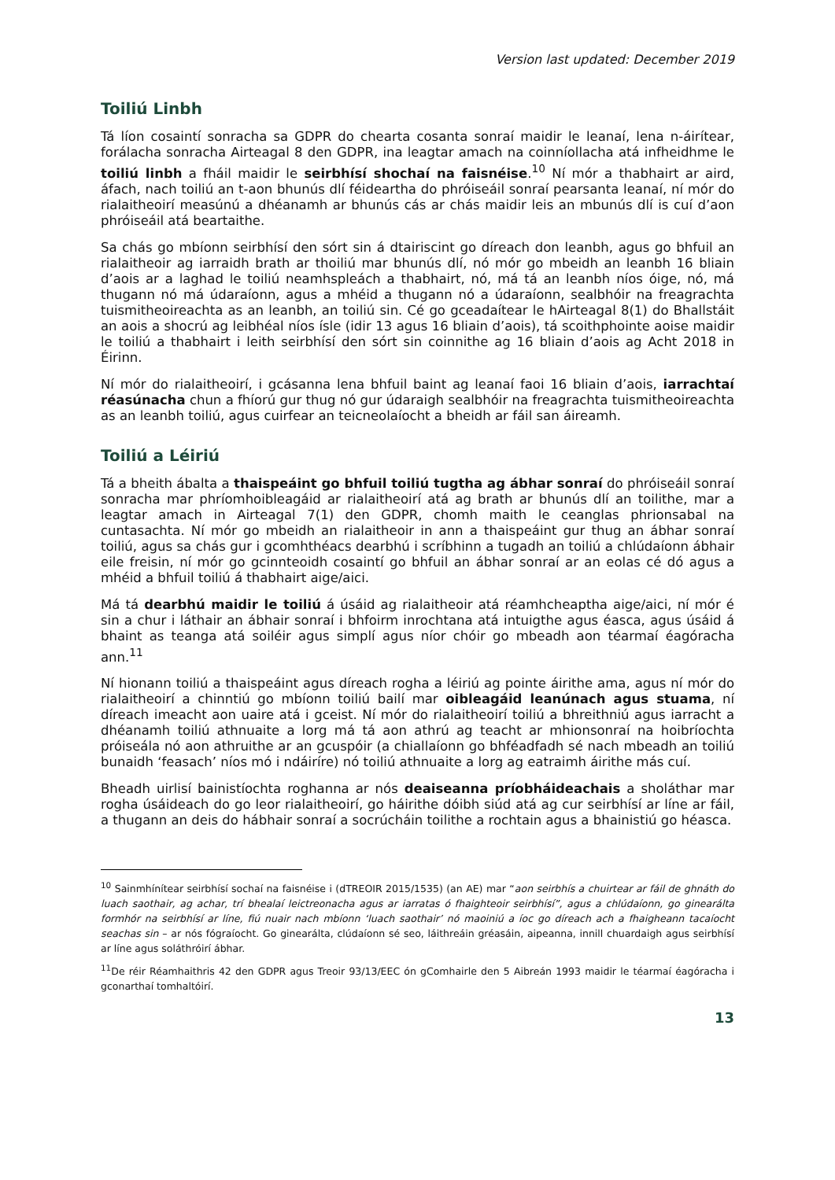Version last updated: December 2019
Toiliú Linbh
Tá líon cosaintí sonracha sa GDPR do chearta cosanta sonraí maidir le leanaí, lena n-áirítear, forálacha sonracha Airteagal 8 den GDPR, ina leagtar amach na coinníollacha atá infheidhme le toiliú linbh a fháil maidir le seirbhísí shochaí na faisnéise.<sup>10</sup> Ní mór a thabhairt ar aird, áfach, nach toiliú an t-aon bhunús dlí féideartha do phróiseáil sonraí pearsanta leanaí, ní mór do rialaitheoirí measúnú a dhéanamh ar bhunús cás ar chás maidir leis an mbunús dlí is cuí d’aon phróiseáil atá beartaithe.
Sa chás go mbíonn seirbhísí den sórt sin á dtairiscint go díreach don leanbh, agus go bhfuil an rialaitheoir ag iarraidh brath ar thoiliú mar bhunús dlí, nó mór go mbeidh an leanbh 16 bliain d’aois ar a laghad le toiliú neamhspleách a thabhairt, nó, má tá an leanbh níos óige, nó, má thugann nó má údaraíonn, agus a mhéid a thugann nó a údaraíonn, sealbhóir na freagrachta tuismitheoireachta as an leanbh, an toiliú sin. Cé go gceadaítear le hAirteagal 8(1) do Bhallstáit an aois a shocrú ag leibhéal níos ísle (idir 13 agus 16 bliain d’aois), tá scoithphointe aoise maidir le toiliú a thabhairt i leith seirbhísí den sórt sin coinnithe ag 16 bliain d’aois ag Acht 2018 in Éirinn.
Ní mór do rialaitheoirí, i gcásanna lena bhfuil baint ag leanaí faoi 16 bliain d’aois, iarrachtaí réasúnacha chun a fhíorú gur thug nó gur údaraigh sealbhóir na freagrachta tuismitheoireachta as an leanbh toiliú, agus cuirfear an teicneolaíocht a bheidh ar fáil san áireamh.
Toiliú a Léiriú
Tá a bheith ábalta a thaispeáint go bhfuil toiliú tugtha ag ábhar sonraí do phróiseáil sonraí sonracha mar phríomhoibleagáid ar rialaitheoirí atá ag brath ar bhunús dlí an toilithe, mar a leagtar amach in Airteagal 7(1) den GDPR, chomh maith le ceanglas phrionsabal na cuntasachta. Ní mór go mbeidh an rialaitheoir in ann a thaispeáint gur thug an ábhar sonraí toiliú, agus sa chás gur i gcomhthéacs dearbhú i scríbhinn a tugadh an toiliú a chlúdaíonn ábhair eile freisin, ní mór go gcinnteoidh cosaintí go bhfuil an ábhar sonraí ar an eolas cé dó agus a mhéid a bhfuil toiliú á thabhairt aige/aici.
Má tá dearbhú maidir le toiliú á úsáid ag rialaitheoir atá réamhcheaptha aige/aici, ní mór é sin a chur i láthair an ábhair sonraí i bhfoirm inrochtana atá intuigthe agus éasca, agus úsáid á bhaint as teanga atá soiléir agus simplí agus níor chóir go mbeadh aon téarmaí éagóracha ann.<sup>11</sup>
Ní hionann toiliú a thaispeáint agus díreach rogha a léiriú ag pointe áirithe ama, agus ní mór do rialaitheoirí a chinntiú go mbíonn toiliú bailí mar oibleagáid leanúnach agus stuama, ní díreach imeacht aon uaire atá i gceist. Ní mór do rialaitheoirí toiliú a bhreithniú agus iarracht a dhéanamh toiliú athnuaite a lorg má tá aon athrú ag teacht ar mhionsonraí na hoibríochta próiseála nó aon athruithe ar an gcuspóir (a chiallaíonn go bhféadfadh sé nach mbeadh an toiliú bunaidh ‘feasach’ níos mó i ndáiríre) nó toiliú athnuaite a lorg ag eatraimh áirithe más cuí.
Bheadh uirlisí bainistíochta roghanna ar nós deaiseanna príobháideachais a sholáthar mar rogha úsáideach do go leor rialaitheoirí, go háirithe dóibh siúd atá ag cur seirbhísí ar líne ar fáil, a thugann an deis do hábhair sonraí a socrúcháin toilithe a rochtain agus a bhainistiú go héasca.
<sup>10</sup> Sainmhínítear seirbhísí sochaí na faisnéise i (dTREOIR 2015/1535) (an AE) mar “aon seirbhís a chuirtear ar fáil de ghnáth do luach saothair, ag achar, trí bhealaí leictreonacha agus ar iarratas ó fhaighteoir seirbhísí”, agus a chlúdaíonn, go ginearálta formhór na seirbhísí ar líne, fiú nuair nach mbíonn ‘luach saothair’ nó maoiniú a íoc go díreach ach a fhaigheann tacaíocht seachas sin – ar nós fógraíocht. Go ginearálta, clúdaíonn sé seo, láithreáin gréasáin, aipeanna, innill chuardaigh agus seirbhísí ar líne agus soláthróirí ábhar.
<sup>11</sup> De réir Réamhaithris 42 den GDPR agus Treoir 93/13/EEC ón gComhairle den 5 Aibreán 1993 maidir le téarmaí éagóracha i gconarthaí tomhaltóirí.
13